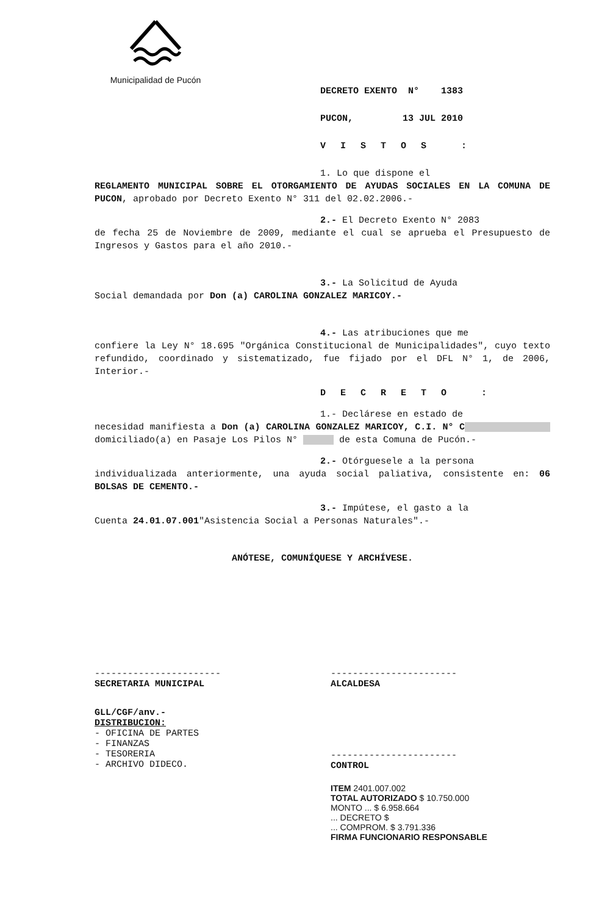Municipalidad de Pucón
DECRETO EXENTO N° 1383
PUCON, 13 JUL 2010
VISTOS :
1. Lo que dispone el
REGLAMENTO MUNICIPAL SOBRE EL OTORGAMIENTO DE AYUDAS SOCIALES EN LA COMUNA DE PUCON, aprobado por Decreto Exento N° 311 del 02.02.2006.-
2.- El Decreto Exento N° 2083
de fecha 25 de Noviembre de 2009, mediante el cual se aprueba el Presupuesto de Ingresos y Gastos para el año 2010.-
3.- La Solicitud de Ayuda
Social demandada por Don (a) CAROLINA GONZALEZ MARICOY.-
4.- Las atribuciones que me
confiere la Ley N° 18.695 "Orgánica Constitucional de Municipalidades", cuyo texto refundido, coordinado y sistematizado, fue fijado por el DFL N° 1, de 2006, Interior.-
DECRETO :
1.- Declárese en estado de
necesidad manifiesta a Don (a) CAROLINA GONZALEZ MARICOY, C.I. N° C domiciliado(a) en Pasaje Los Pilos N° de esta Comuna de Pucón.-
2.- Otórguesele a la persona
individualizada anteriormente, una ayuda social paliativa, consistente en: 06 BOLSAS DE CEMENTO.-
3.- Impútese, el gasto a la
Cuenta 24.01.07.001"Asistencia Social a Personas Naturales".-
ANÓTESE, COMUNÍQUESE Y ARCHÍVESE.
-----------------------
SECRETARIA MUNICIPAL
GLL/CGF/anv.-
DISTRIBUCION:
- OFICINA DE PARTES
- FINANZAS
- TESORERIA
- ARCHIVO DIDECO.
-----------------------
ALCALDESA
-----------------------
CONTROL
ITEM 2401.007.002
TOTAL AUTORIZADO $ 10.750.000
MONTO ... $ 6.958.664
... DECRETO $
... COMPROM. $ 3.791.336
FIRMA FUNCIONARIO RESPONSABLE